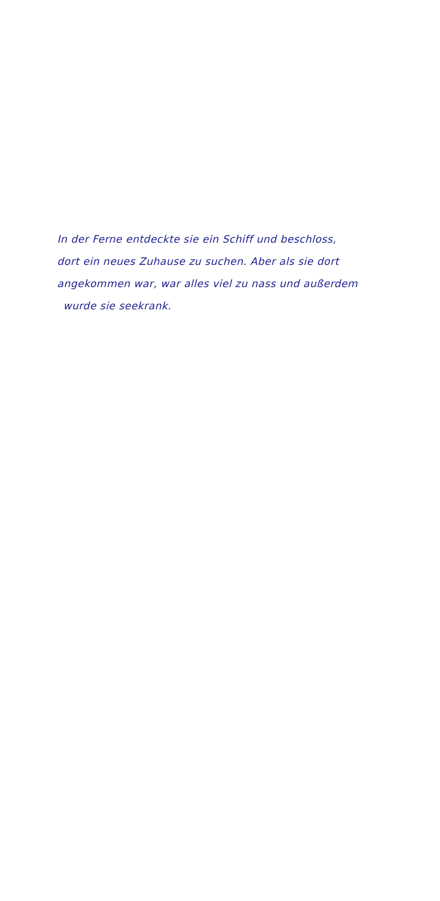In der Ferne entdeckte sie ein Schiff und beschloss,
dort ein neues Zuhause zu suchen. Aber als sie dort
angekommen war, war alles viel zu nass und außerdem
wurde sie seekrank.